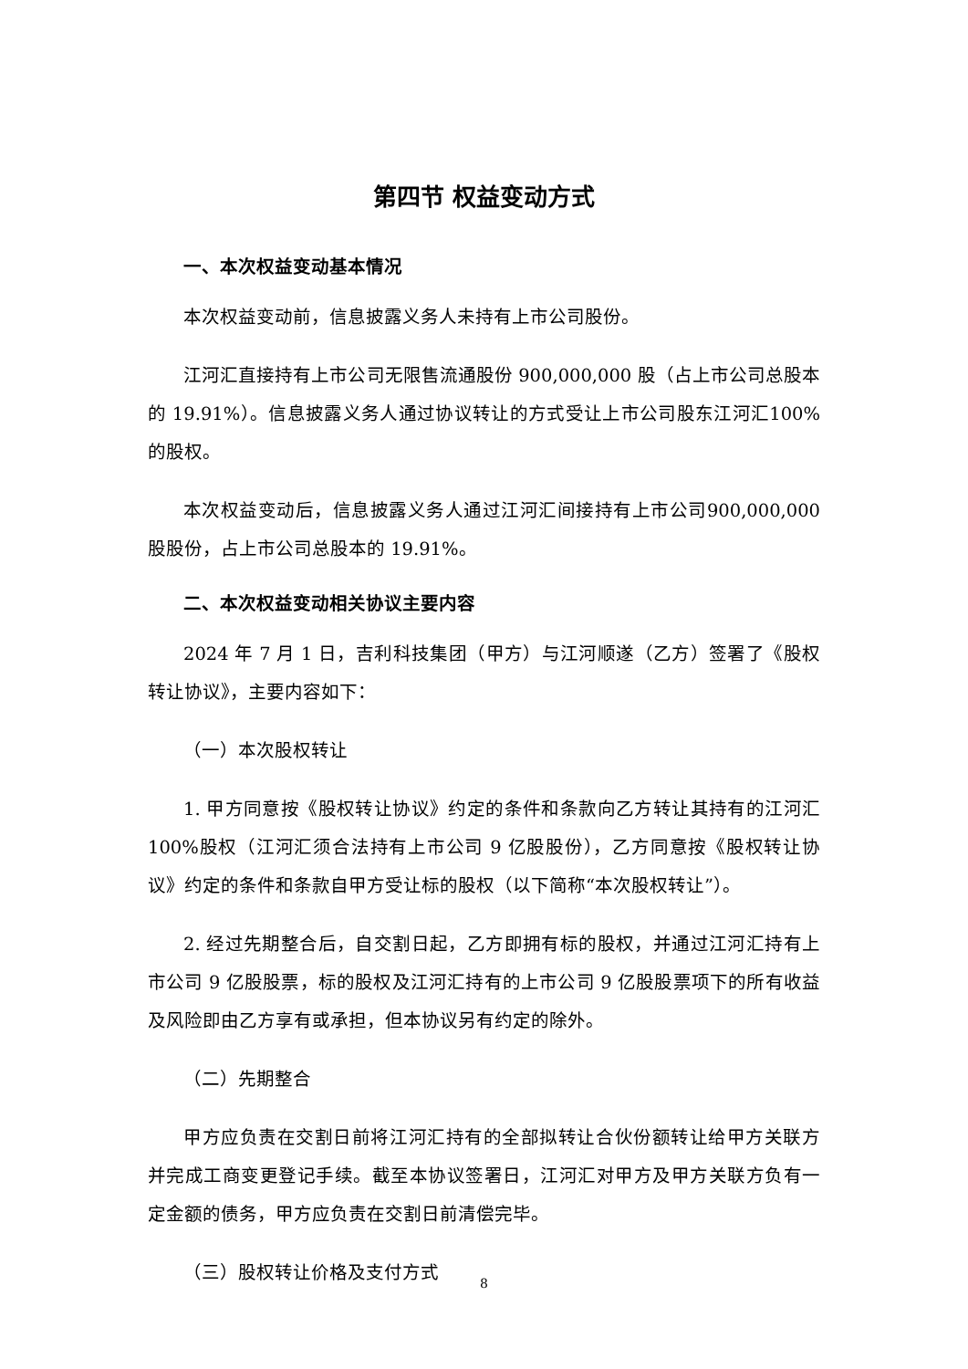第四节 权益变动方式
一、本次权益变动基本情况
本次权益变动前，信息披露义务人未持有上市公司股份。
江河汇直接持有上市公司无限售流通股份 900,000,000 股（占上市公司总股本的 19.91%）。信息披露义务人通过协议转让的方式受让上市公司股东江河汇100%的股权。
本次权益变动后，信息披露义务人通过江河汇间接持有上市公司900,000,000 股股份，占上市公司总股本的 19.91%。
二、本次权益变动相关协议主要内容
2024 年 7 月 1 日，吉利科技集团（甲方）与江河顺遂（乙方）签署了《股权转让协议》，主要内容如下：
（一）本次股权转让
1. 甲方同意按《股权转让协议》约定的条件和条款向乙方转让其持有的江河汇 100%股权（江河汇须合法持有上市公司 9 亿股股份），乙方同意按《股权转让协议》约定的条件和条款自甲方受让标的股权（以下简称“本次股权转让”）。
2. 经过先期整合后，自交割日起，乙方即拥有标的股权，并通过江河汇持有上市公司 9 亿股股票，标的股权及江河汇持有的上市公司 9 亿股股票项下的所有收益及风险即由乙方享有或承担，但本协议另有约定的除外。
（二）先期整合
甲方应负责在交割日前将江河汇持有的全部拟转让合伙份额转让给甲方关联方并完成工商变更登记手续。截至本协议签署日，江河汇对甲方及甲方关联方负有一定金额的债务，甲方应负责在交割日前清偿完毕。
（三）股权转让价格及支付方式
8